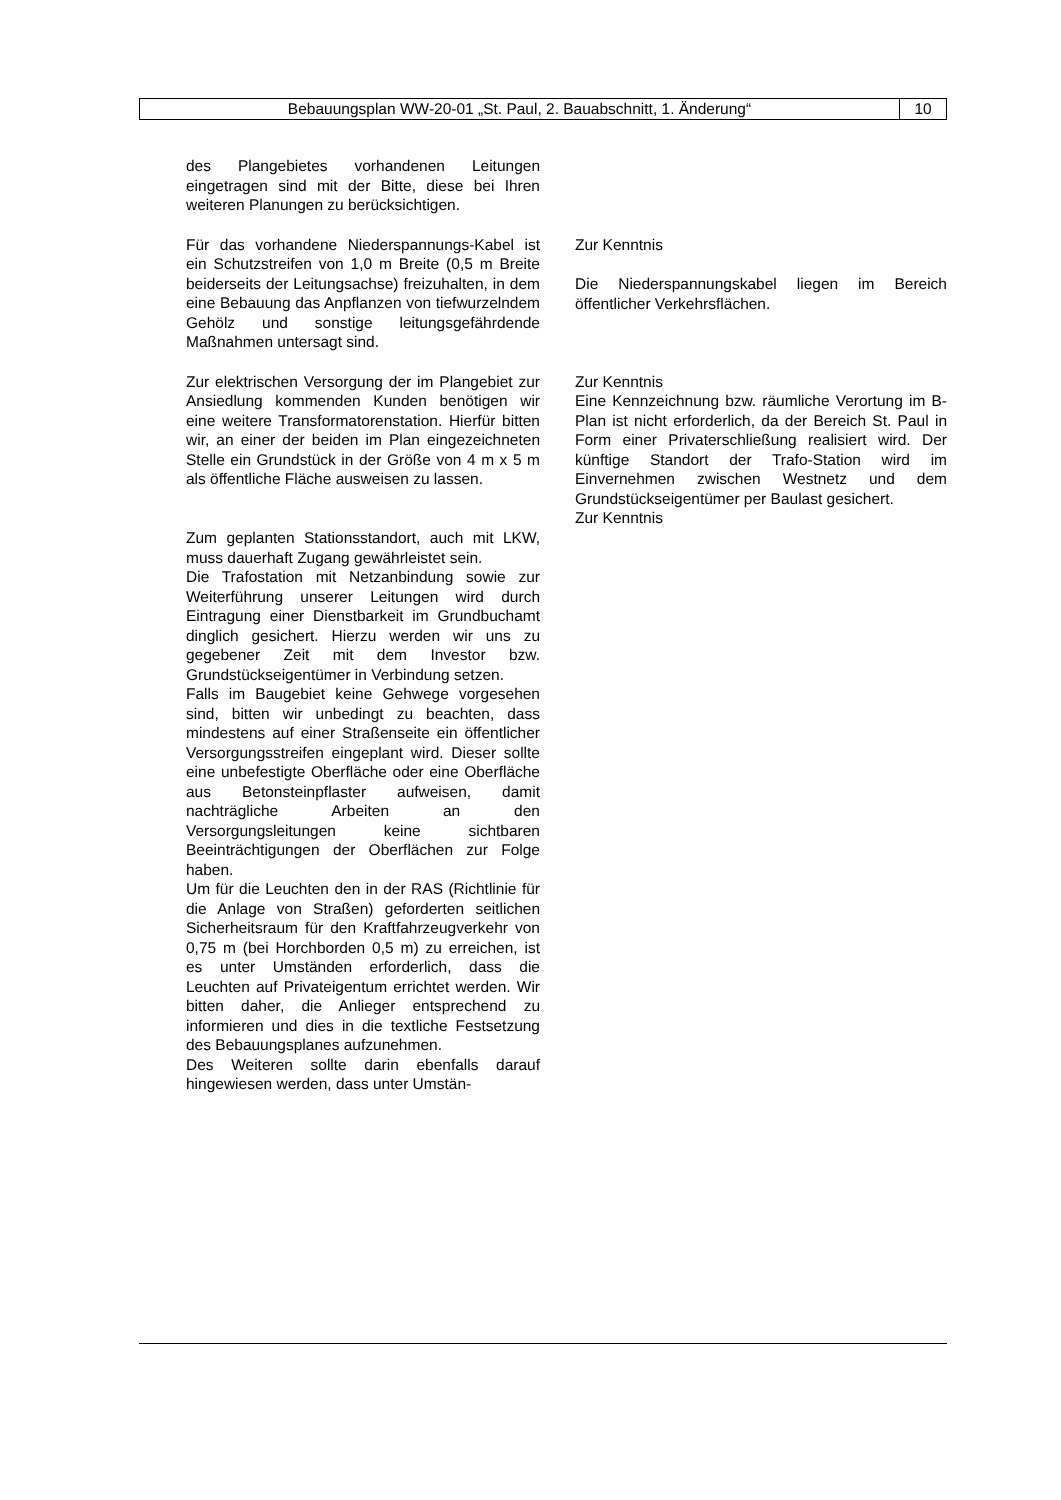| Bebauungsplan WW-20-01 „St. Paul, 2. Bauabschnitt, 1. Änderung“ | 10 |
| des Plangebietes vorhandenen Leitungen eingetragen sind mit der Bitte, diese bei Ihren weiteren Planungen zu berücksichtigen. | |
| Für das vorhandene Niederspannungs-Kabel ist ein Schutzstreifen von 1,0 m Breite (0,5 m Breite beiderseits der Leitungsachse) freizuhalten, in dem eine Bebauung das Anpflanzen von tiefwurzelndem Gehölz und sonstige leitungsgefährdende Maßnahmen untersagt sind. | Zur Kenntnis Die Niederspannungskabel liegen im Bereich öffentlicher Verkehrsflächen. |
| Zur elektrischen Versorgung der im Plangebiet zur Ansiedlung kommenden Kunden benötigen wir eine weitere Transformatorenstation. Hierfür bitten wir, an einer der beiden im Plan eingezeichneten Stelle ein Grundstück in der Größe von 4 m x 5 m als öffentliche Fläche ausweisen zu lassen. | Zur Kenntnis Eine Kennzeichnung bzw. räumliche Verortung im B-Plan ist nicht erforderlich, da der Bereich St. Paul in Form einer Privaterschließung realisiert wird. Der künftige Standort der Trafo-Station wird im Einvernehmen zwischen Westnetz und dem Grundstückseigentümer per Baulast gesichert. |
| Zum geplanten Stationsstandort, auch mit LKW, muss dauerhaft Zugang gewährleistet sein. Die Trafostation mit Netzanbindung sowie zur Weiterführung unserer Leitungen wird durch Eintragung einer Dienstbarkeit im Grundbuchamt dinglich gesichert. Hierzu werden wir uns zu gegebener Zeit mit dem Investor bzw. Grundstückseigentümer in Verbindung setzen. Falls im Baugebiet keine Gehwege vorgesehen sind, bitten wir unbedingt zu beachten, dass mindestens auf einer Straßenseite ein öffentlicher Versorgungsstreifen eingeplant wird. Dieser sollte eine unbefestigte Oberfläche oder eine Oberfläche aus Betonsteinpflaster aufweisen, damit nachträgliche Arbeiten an den Versorgungsleitungen keine sichtbaren Beeinträchtigungen der Oberflächen zur Folge haben. Um für die Leuchten den in der RAS (Richtlinie für die Anlage von Straßen) geforderten seitlichen Sicherheitsraum für den Kraftfahrzeugverkehr von 0,75 m (bei Horchborden 0,5 m) zu erreichen, ist es unter Umständen erforderlich, dass die Leuchten auf Privateigentum errichtet werden. Wir bitten daher, die Anlieger entsprechend zu informieren und dies in die textliche Festsetzung des Bebauungsplanes aufzunehmen. Des Weiteren sollte darin ebenfalls darauf hingewiesen werden, dass unter Umstän- | Zur Kenntnis |